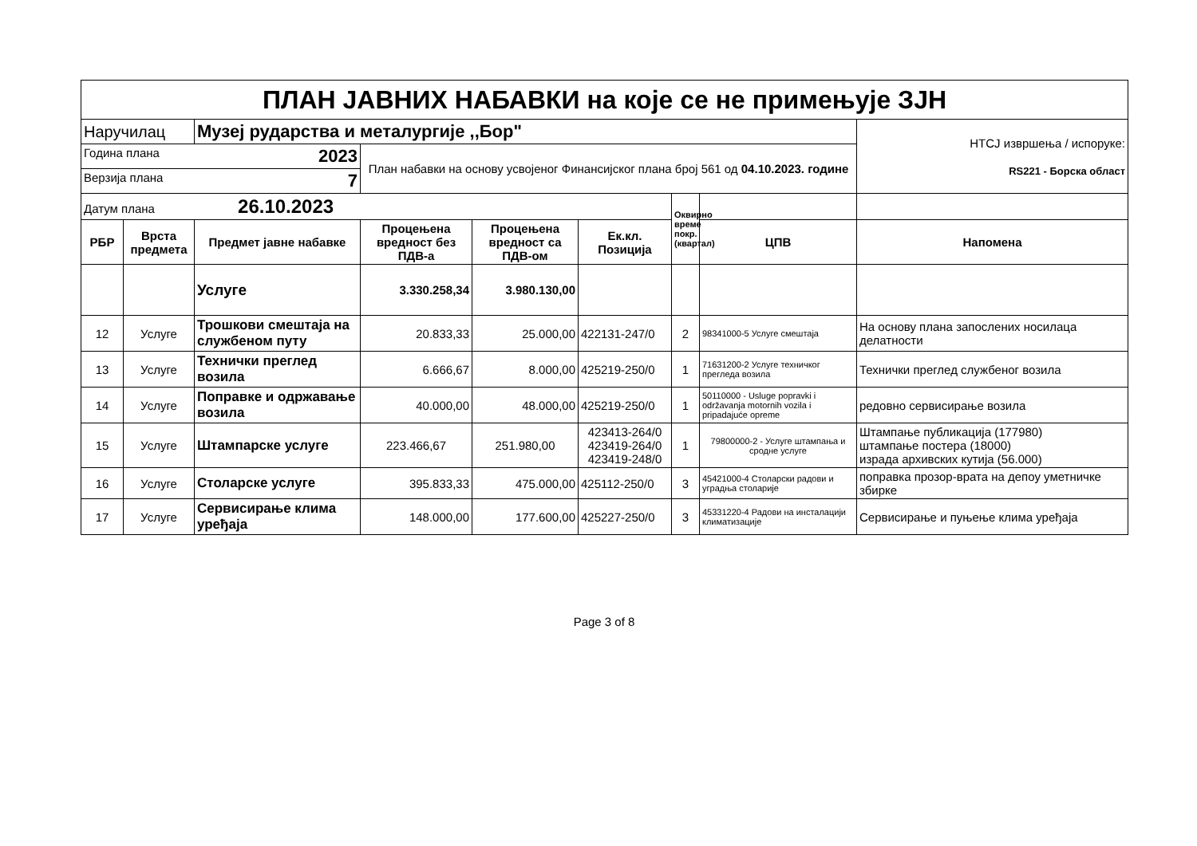| ПЛАН ЈАВНИХ НАБАВКИ на које се не примењује ЗЈН | | | | | | | | |
| Наручилац | | Музеј рударства и металургије ,,Бор" | | | | | | НТСЈ извршења / испоруке: RS221 - Борска област |
| Година плана 2023 | | | План набавки на основу усвојеног Финансијског плана број 561 од 04.10.2023. године | | | | | |
| Верзија плана 7 | | | | | | | | |
| Датум плана 26.10.2023 | | | | | | Оквирно време покр.(квартал) | | |
| РБР | Врста предмета | Предмет јавне набавке | Процењена вредност без ПДВ-а | Процењена вредност са ПДВ-ом | Ек.кл. Позиција | | ЦПВ | Напомена |
| | | Услуге | 3.330.258,34 | 3.980.130,00 | | | | |
| 12 | Услуге | Трошкови смештаја на службеном путу | 20.833,33 | 25.000,00 | 422131-247/0 | 2 | 98341000-5 Услуге смештаја | На основу плана запослених носилаца делатности |
| 13 | Услуге | Технички преглед возила | 6.666,67 | 8.000,00 | 425219-250/0 | 1 | 71631200-2 Услуге техничког прегледа возила | Технички преглед службеног возила |
| 14 | Услуге | Поправке и одржавање возила | 40.000,00 | 48.000,00 | 425219-250/0 | 1 | 50110000 - Usluge popravki i održavanja motornih vozila i pripadajuće opreme | редовно сервисирање возила |
| 15 | Услуге | Штампарске услуге | 223.466,67 | 251.980,00 | 423413-264/0 423419-264/0 423419-248/0 | 1 | 79800000-2 - Услуге штампања и сродне услуге | Штампање публикација (177980) штампање постера (18000) израда архивских кутија (56.000) |
| 16 | Услуге | Столарске услуге | 395.833,33 | 475.000,00 | 425112-250/0 | 3 | 45421000-4 Столарски радови и уградња столарије | поправка прозор-врата на депоу уметничке збирке |
| 17 | Услуге | Сервисирање клима уређаја | 148.000,00 | 177.600,00 | 425227-250/0 | 3 | 45331220-4 Радови на инсталацији климатизације | Сервисирање и пуњење клима уређаја |
Page 3 of 8